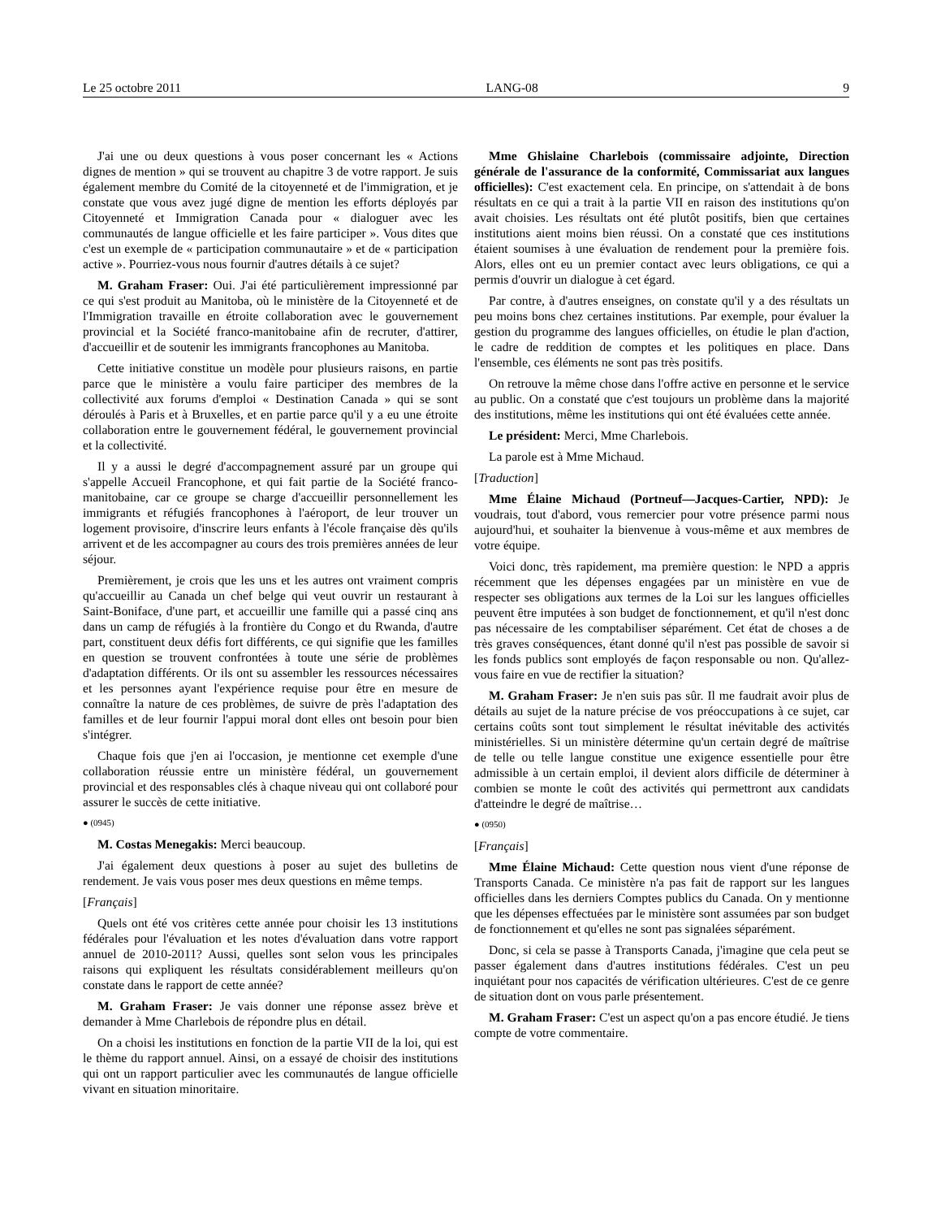Le 25 octobre 2011 LANG-08 9
J'ai une ou deux questions à vous poser concernant les « Actions dignes de mention » qui se trouvent au chapitre 3 de votre rapport. Je suis également membre du Comité de la citoyenneté et de l'immigration, et je constate que vous avez jugé digne de mention les efforts déployés par Citoyenneté et Immigration Canada pour « dialoguer avec les communautés de langue officielle et les faire participer ». Vous dites que c'est un exemple de « participation communautaire » et de « participation active ». Pourriez-vous nous fournir d'autres détails à ce sujet?
M. Graham Fraser: Oui. J'ai été particulièrement impressionné par ce qui s'est produit au Manitoba, où le ministère de la Citoyenneté et de l'Immigration travaille en étroite collaboration avec le gouvernement provincial et la Société franco-manitobaine afin de recruter, d'attirer, d'accueillir et de soutenir les immigrants francophones au Manitoba.
Cette initiative constitue un modèle pour plusieurs raisons, en partie parce que le ministère a voulu faire participer des membres de la collectivité aux forums d'emploi « Destination Canada » qui se sont déroulés à Paris et à Bruxelles, et en partie parce qu'il y a eu une étroite collaboration entre le gouvernement fédéral, le gouvernement provincial et la collectivité.
Il y a aussi le degré d'accompagnement assuré par un groupe qui s'appelle Accueil Francophone, et qui fait partie de la Société franco-manitobaine, car ce groupe se charge d'accueillir personnellement les immigrants et réfugiés francophones à l'aéroport, de leur trouver un logement provisoire, d'inscrire leurs enfants à l'école française dès qu'ils arrivent et de les accompagner au cours des trois premières années de leur séjour.
Premièrement, je crois que les uns et les autres ont vraiment compris qu'accueillir au Canada un chef belge qui veut ouvrir un restaurant à Saint-Boniface, d'une part, et accueillir une famille qui a passé cinq ans dans un camp de réfugiés à la frontière du Congo et du Rwanda, d'autre part, constituent deux défis fort différents, ce qui signifie que les familles en question se trouvent confrontées à toute une série de problèmes d'adaptation différents. Or ils ont su assembler les ressources nécessaires et les personnes ayant l'expérience requise pour être en mesure de connaître la nature de ces problèmes, de suivre de près l'adaptation des familles et de leur fournir l'appui moral dont elles ont besoin pour bien s'intégrer.
Chaque fois que j'en ai l'occasion, je mentionne cet exemple d'une collaboration réussie entre un ministère fédéral, un gouvernement provincial et des responsables clés à chaque niveau qui ont collaboré pour assurer le succès de cette initiative.
● (0945)
M. Costas Menegakis: Merci beaucoup.
J'ai également deux questions à poser au sujet des bulletins de rendement. Je vais vous poser mes deux questions en même temps.
[Français]
Quels ont été vos critères cette année pour choisir les 13 institutions fédérales pour l'évaluation et les notes d'évaluation dans votre rapport annuel de 2010-2011? Aussi, quelles sont selon vous les principales raisons qui expliquent les résultats considérablement meilleurs qu'on constate dans le rapport de cette année?
M. Graham Fraser: Je vais donner une réponse assez brève et demander à Mme Charlebois de répondre plus en détail.
On a choisi les institutions en fonction de la partie VII de la loi, qui est le thème du rapport annuel. Ainsi, on a essayé de choisir des institutions qui ont un rapport particulier avec les communautés de langue officielle vivant en situation minoritaire.
Mme Ghislaine Charlebois (commissaire adjointe, Direction générale de l'assurance de la conformité, Commissariat aux langues officielles): C'est exactement cela. En principe, on s'attendait à de bons résultats en ce qui a trait à la partie VII en raison des institutions qu'on avait choisies. Les résultats ont été plutôt positifs, bien que certaines institutions aient moins bien réussi. On a constaté que ces institutions étaient soumises à une évaluation de rendement pour la première fois. Alors, elles ont eu un premier contact avec leurs obligations, ce qui a permis d'ouvrir un dialogue à cet égard.
Par contre, à d'autres enseignes, on constate qu'il y a des résultats un peu moins bons chez certaines institutions. Par exemple, pour évaluer la gestion du programme des langues officielles, on étudie le plan d'action, le cadre de reddition de comptes et les politiques en place. Dans l'ensemble, ces éléments ne sont pas très positifs.
On retrouve la même chose dans l'offre active en personne et le service au public. On a constaté que c'est toujours un problème dans la majorité des institutions, même les institutions qui ont été évaluées cette année.
Le président: Merci, Mme Charlebois.
La parole est à Mme Michaud.
[Traduction]
Mme Élaine Michaud (Portneuf—Jacques-Cartier, NPD): Je voudrais, tout d'abord, vous remercier pour votre présence parmi nous aujourd'hui, et souhaiter la bienvenue à vous-même et aux membres de votre équipe.
Voici donc, très rapidement, ma première question: le NPD a appris récemment que les dépenses engagées par un ministère en vue de respecter ses obligations aux termes de la Loi sur les langues officielles peuvent être imputées à son budget de fonctionnement, et qu'il n'est donc pas nécessaire de les comptabiliser séparément. Cet état de choses a de très graves conséquences, étant donné qu'il n'est pas possible de savoir si les fonds publics sont employés de façon responsable ou non. Qu'allez-vous faire en vue de rectifier la situation?
M. Graham Fraser: Je n'en suis pas sûr. Il me faudrait avoir plus de détails au sujet de la nature précise de vos préoccupations à ce sujet, car certains coûts sont tout simplement le résultat inévitable des activités ministérielles. Si un ministère détermine qu'un certain degré de maîtrise de telle ou telle langue constitue une exigence essentielle pour être admissible à un certain emploi, il devient alors difficile de déterminer à combien se monte le coût des activités qui permettront aux candidats d'atteindre le degré de maîtrise…
● (0950)
[Français]
Mme Élaine Michaud: Cette question nous vient d'une réponse de Transports Canada. Ce ministère n'a pas fait de rapport sur les langues officielles dans les derniers Comptes publics du Canada. On y mentionne que les dépenses effectuées par le ministère sont assumées par son budget de fonctionnement et qu'elles ne sont pas signalées séparément.
Donc, si cela se passe à Transports Canada, j'imagine que cela peut se passer également dans d'autres institutions fédérales. C'est un peu inquiétant pour nos capacités de vérification ultérieures. C'est de ce genre de situation dont on vous parle présentement.
M. Graham Fraser: C'est un aspect qu'on a pas encore étudié. Je tiens compte de votre commentaire.